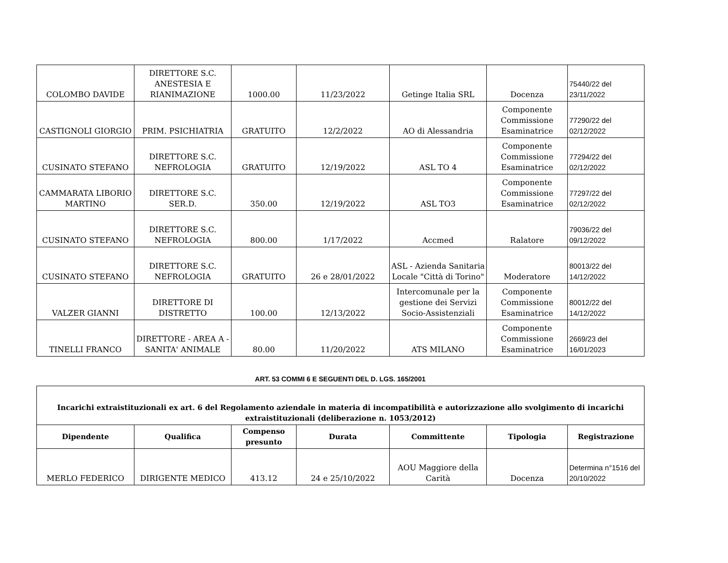| COLOMBO DAVIDE | DIRETTORE S.C. ANESTESIA E RIANIMAZIONE | 1000.00 | 11/23/2022 | Getinge Italia SRL | Docenza | 75440/22 del 23/11/2022 |
| CASTIGNOLI GIORGIO | PRIM. PSICHIATRIA | GRATUITO | 12/2/2022 | AO di Alessandria | Componente Commissione Esaminatrice | 77290/22 del 02/12/2022 |
| CUSINATO STEFANO | DIRETTORE S.C. NEFROLOGIA | GRATUITO | 12/19/2022 | ASL TO 4 | Componente Commissione Esaminatrice | 77294/22 del 02/12/2022 |
| CAMMARATA LIBORIO MARTINO | DIRETTORE S.C. SER.D. | 350.00 | 12/19/2022 | ASL TO3 | Componente Commissione Esaminatrice | 77297/22 del 02/12/2022 |
| CUSINATO STEFANO | DIRETTORE S.C. NEFROLOGIA | 800.00 | 1/17/2022 | Accmed | Ralatore | 79036/22 del 09/12/2022 |
| CUSINATO STEFANO | DIRETTORE S.C. NEFROLOGIA | GRATUITO | 26 e 28/01/2022 | ASL - Azienda Sanitaria Locale "Città di Torino" | Moderatore | 80013/22 del 14/12/2022 |
| VALZER GIANNI | DIRETTORE DI DISTRETTO | 100.00 | 12/13/2022 | Intercomunale per la gestione dei Servizi Socio-Assistenziali | Componente Commissione Esaminatrice | 80012/22 del 14/12/2022 |
| TINELLI FRANCO | DIRETTORE - AREA A - SANITA' ANIMALE | 80.00 | 11/20/2022 | ATS MILANO | Componente Commissione Esaminatrice | 2669/23 del 16/01/2023 |
ART. 53 COMMI 6 E SEGUENTI DEL D. LGS. 165/2001
| Incarichi extraistituzionali ex art. 6 del Regolamento aziendale in materia di incompatibilità e autorizzazione allo svolgimento di incarichi extraistituzionali (deliberazione n. 1053/2012) | | | | | | |
| Dipendente | Qualifica | Compenso presunto | Durata | Committente | Tipologia | Registrazione |
| MERLO FEDERICO | DIRIGENTE MEDICO | 413.12 | 24 e 25/10/2022 | AOU Maggiore della Carità | Docenza | Determina n°1516 del 20/10/2022 |